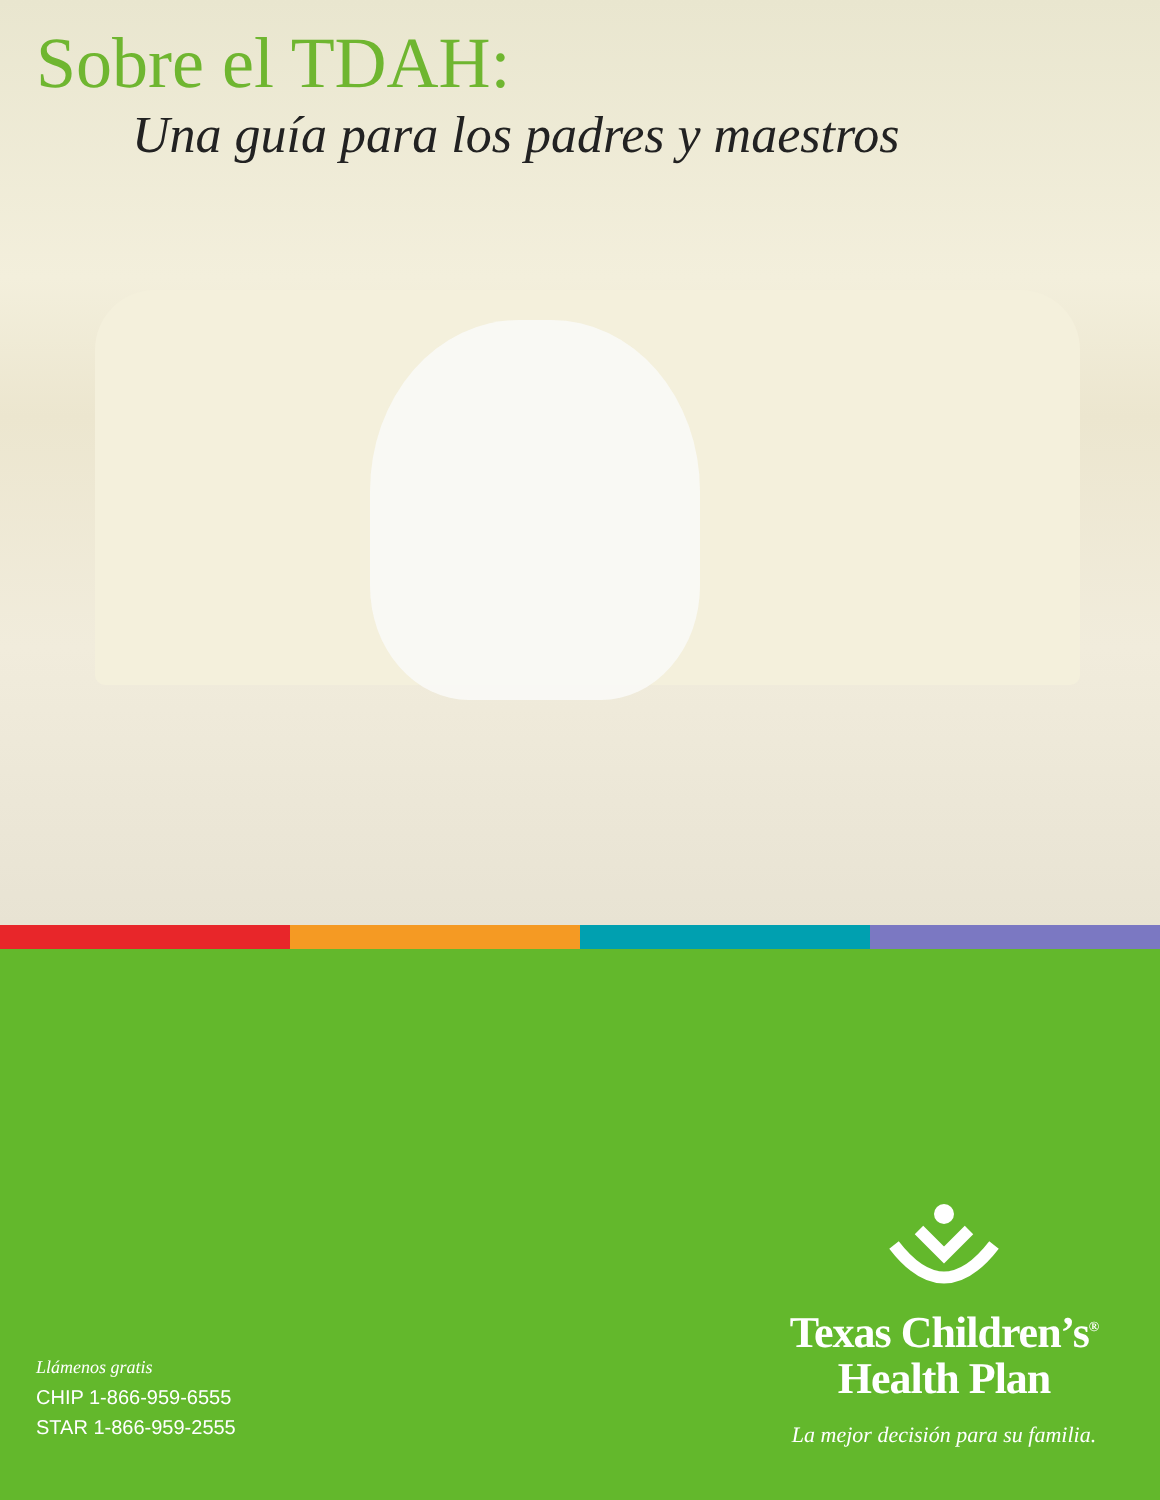Sobre el TDAH:
Una guía para los padres y maestros
Llámenos gratis
CHIP 1-866-959-6555
STAR 1-866-959-2555
Texas Children’s<sup>®</sup>
Health Plan
La mejor decisión para su familia.